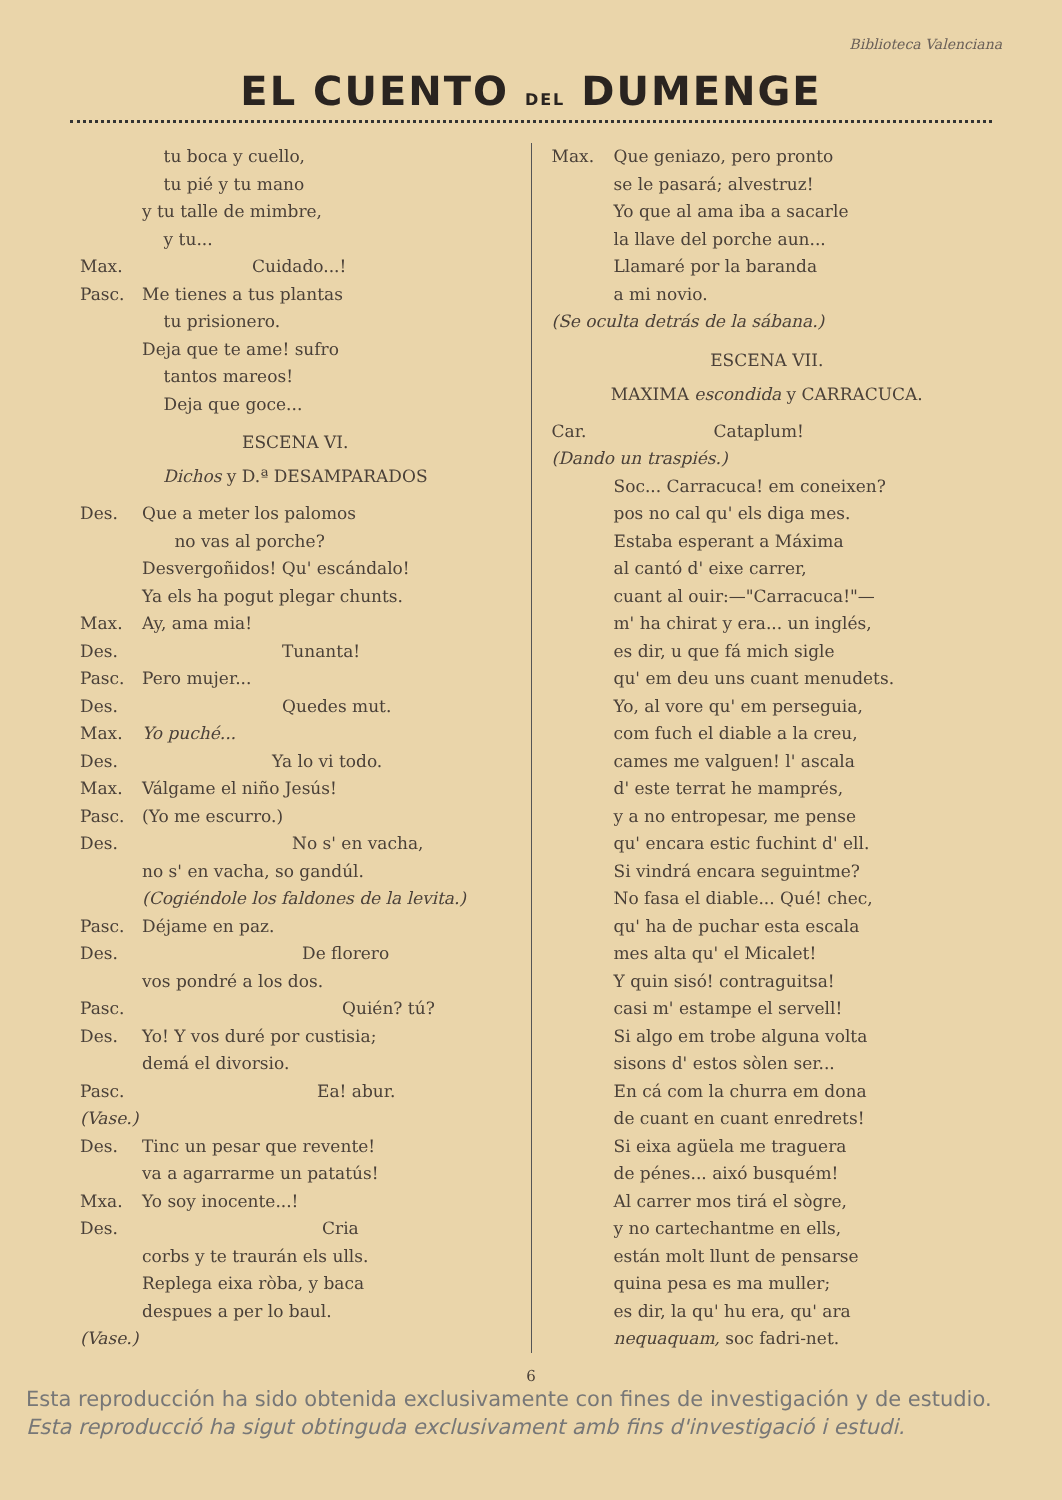Biblioteca Valenciana
EL CUENTO DEL DUMENGE
tu boca y cuello,
tu pié y tu mano
y tu talle de mimbre,
y tu...
Max. Cuidado...!
Pasc. Me tienes a tus plantas
tu prisionero.
Deja que te ame! sufro
tantos mareos!
Deja que goce...
ESCENA VI.
Dichos y D.ª DESAMPARADOS
Des. Que a meter los palomos
no vas al porche?
Desvergoñidos! Qu' escándalo!
Ya els ha pogut plegar chunts.
Max. Ay, ama mia!
Des. Tunanta!
Pasc. Pero mujer...
Des. Quedes mut.
Max. Yo puché...
Des. Ya lo vi todo.
Max. Válgame el niño Jesús!
Pasc. (Yo me escurro.)
Des. No s' en vacha,
no s' en vacha, so gandúl.
(Cogiéndole los faldones de la levita.)
Pasc. Déjame en paz.
Des. De florero
vos pondré a los dos.
Pasc. Quién? tú?
Des. Yo! Y vos duré por custisia;
demá el divorsio.
Pasc. Ea! abur.
(Vase.)
Des. Tinc un pesar que revente!
va a agarrarme un patatús!
Mxa. Yo soy inocente...!
Des. Cria
corbs y te traurán els ulls.
Replega eixa ròba, y baca
despues a per lo baul.
(Vase.)
Max. Que geniazo, pero pronto
se le pasará; alvestruz!
Yo que al ama iba a sacarle
la llave del porche aun...
Llamaré por la baranda
a mi novio.
(Se oculta detrás de la sábana.)
ESCENA VII.
MAXIMA escondida y CARRACUCA.
Car. Cataplum!
(Dando un traspiés.)
Soc... Carracuca! em coneixen?
pos no cal qu' els diga mes.
Estaba esperant a Máxima
al cantó d' eixe carrer,
cuant al ouir:—"Carracuca!"—
m' ha chirat y era... un inglés,
es dir, u que fá mich sigle
qu' em deu uns cuant menudets.
Yo, al vore qu' em perseguia,
com fuch el diable a la creu,
cames me valguen! l' ascala
d' este terrat he mamprés,
y a no entropesar, me pense
qu' encara estic fuchint d' ell.
Si vindrá encara seguintme?
No fasa el diable... Qué! chec,
qu' ha de puchar esta escala
mes alta qu' el Micalet!
Y quin sisó! contraguitsa!
casi m' estampe el servell!
Si algo em trobe alguna volta
sisons d' estos sòlen ser...
En cá com la churra em dona
de cuant en cuant enredrets!
Si eixa agüela me traguera
de pénes... aixó busquém!
Al carrer mos tirá el sògre,
y no cartechantme en ells,
están molt llunt de pensarse
quina pesa es ma muller;
es dir, la qu' hu era, qu' ara
nequaquam, soc fadri-net.
6
Esta reproducción ha sido obtenida exclusivamente con fines de investigación y de estudio.
Esta reproducció ha sigut obtinguda exclusivament amb fins d'investigació i estudi.